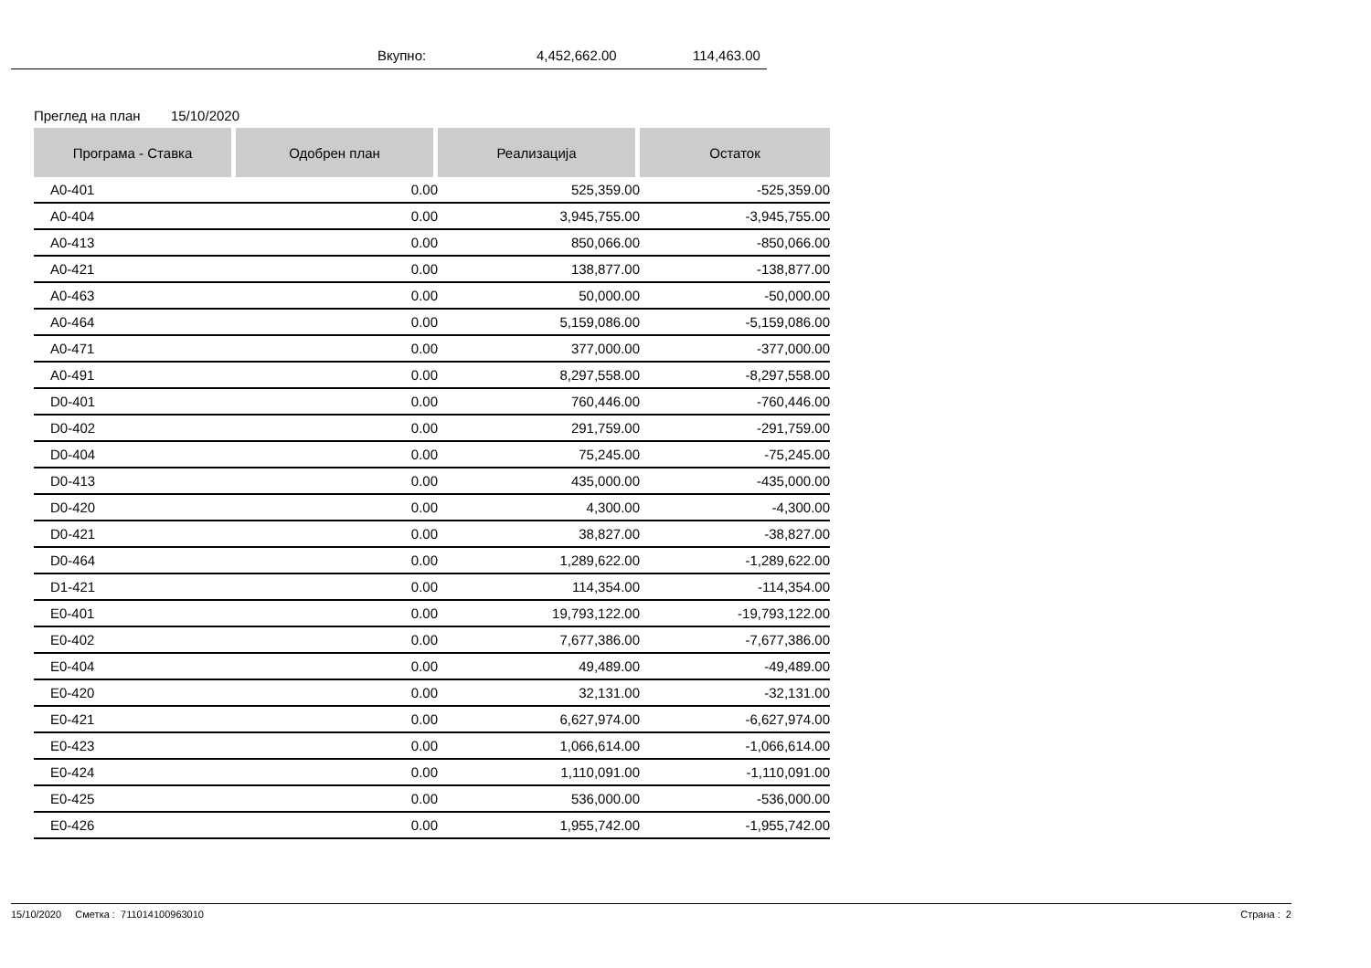Вкупно: 4,452,662.00 114,463.00
Преглед на план 15/10/2020
| Програма - Ставка | Одобрен план | Реализација | Остаток |
| --- | --- | --- | --- |
| A0-401 | 0.00 | 525,359.00 | -525,359.00 |
| A0-404 | 0.00 | 3,945,755.00 | -3,945,755.00 |
| A0-413 | 0.00 | 850,066.00 | -850,066.00 |
| A0-421 | 0.00 | 138,877.00 | -138,877.00 |
| A0-463 | 0.00 | 50,000.00 | -50,000.00 |
| A0-464 | 0.00 | 5,159,086.00 | -5,159,086.00 |
| A0-471 | 0.00 | 377,000.00 | -377,000.00 |
| A0-491 | 0.00 | 8,297,558.00 | -8,297,558.00 |
| D0-401 | 0.00 | 760,446.00 | -760,446.00 |
| D0-402 | 0.00 | 291,759.00 | -291,759.00 |
| D0-404 | 0.00 | 75,245.00 | -75,245.00 |
| D0-413 | 0.00 | 435,000.00 | -435,000.00 |
| D0-420 | 0.00 | 4,300.00 | -4,300.00 |
| D0-421 | 0.00 | 38,827.00 | -38,827.00 |
| D0-464 | 0.00 | 1,289,622.00 | -1,289,622.00 |
| D1-421 | 0.00 | 114,354.00 | -114,354.00 |
| E0-401 | 0.00 | 19,793,122.00 | -19,793,122.00 |
| E0-402 | 0.00 | 7,677,386.00 | -7,677,386.00 |
| E0-404 | 0.00 | 49,489.00 | -49,489.00 |
| E0-420 | 0.00 | 32,131.00 | -32,131.00 |
| E0-421 | 0.00 | 6,627,974.00 | -6,627,974.00 |
| E0-423 | 0.00 | 1,066,614.00 | -1,066,614.00 |
| E0-424 | 0.00 | 1,110,091.00 | -1,110,091.00 |
| E0-425 | 0.00 | 536,000.00 | -536,000.00 |
| E0-426 | 0.00 | 1,955,742.00 | -1,955,742.00 |
15/10/2020 Сметка : 711014100963010 Страна : 2